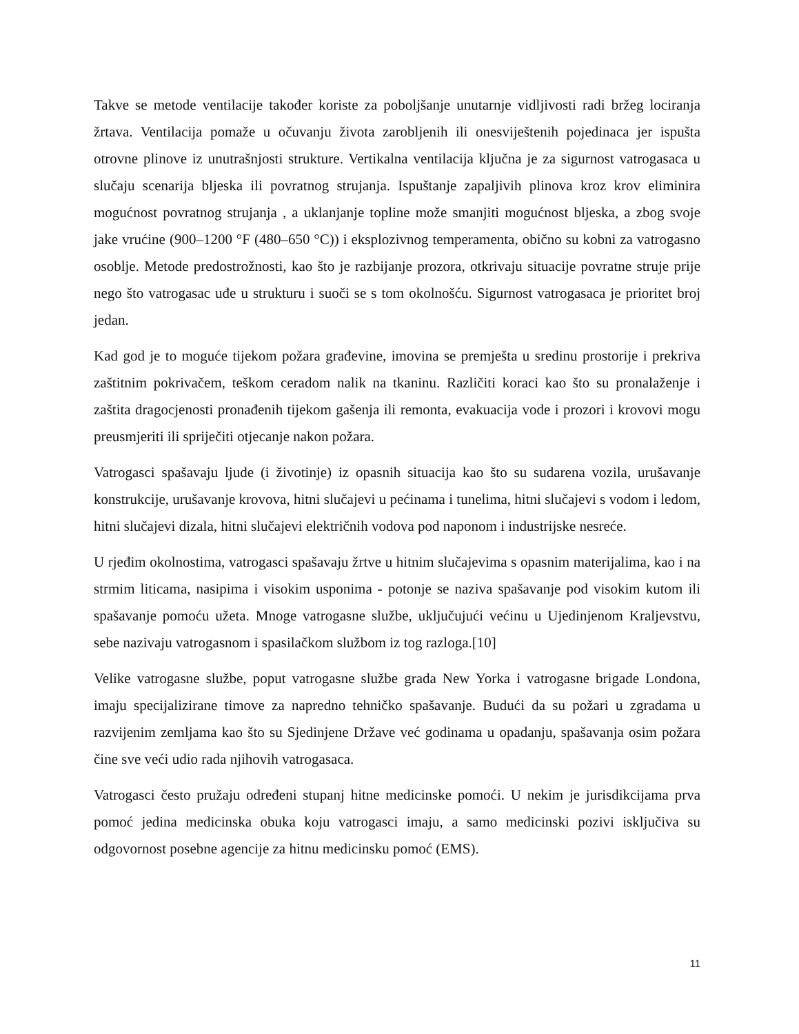Takve se metode ventilacije također koriste za poboljšanje unutarnje vidljivosti radi bržeg lociranja žrtava. Ventilacija pomaže u očuvanju života zarobljenih ili onesviještenih pojedinaca jer ispušta otrovne plinove iz unutrašnjosti strukture. Vertikalna ventilacija ključna je za sigurnost vatrogasaca u slučaju scenarija bljeska ili povratnog strujanja. Ispuštanje zapaljivih plinova kroz krov eliminira mogućnost povratnog strujanja , a uklanjanje topline može smanjiti mogućnost bljeska, a zbog svoje jake vrućine (900–1200 °F (480–650 °C)) i eksplozivnog temperamenta, obično su kobni za vatrogasno osoblje. Metode predostrožnosti, kao što je razbijanje prozora, otkrivaju situacije povratne struje prije nego što vatrogasac uđe u strukturu i suoči se s tom okolnošću. Sigurnost vatrogasaca je prioritet broj jedan.
Kad god je to moguće tijekom požara građevine, imovina se premješta u sredinu prostorije i prekriva zaštitnim pokrivačem, teškom ceradom nalik na tkaninu. Različiti koraci kao što su pronalaženje i zaštita dragocjenosti pronađenih tijekom gašenja ili remonta, evakuacija vode i prozori i krovovi mogu preusmjeriti ili spriječiti otjecanje nakon požara.
Vatrogasci spašavaju ljude (i životinje) iz opasnih situacija kao što su sudarena vozila, urušavanje konstrukcije, urušavanje krovova, hitni slučajevi u pećinama i tunelima, hitni slučajevi s vodom i ledom, hitni slučajevi dizala, hitni slučajevi električnih vodova pod naponom i industrijske nesreće.
U rjeđim okolnostima, vatrogasci spašavaju žrtve u hitnim slučajevima s opasnim materijalima, kao i na strmim liticama, nasipima i visokim usponima - potonje se naziva spašavanje pod visokim kutom ili spašavanje pomoću užeta. Mnoge vatrogasne službe, uključujući većinu u Ujedinjenom Kraljevstvu, sebe nazivaju vatrogasnom i spasilačkom službom iz tog razloga.[10]
Velike vatrogasne službe, poput vatrogasne službe grada New Yorka i vatrogasne brigade Londona, imaju specijalizirane timove za napredno tehničko spašavanje. Budući da su požari u zgradama u razvijenim zemljama kao što su Sjedinjene Države već godinama u opadanju, spašavanja osim požara čine sve veći udio rada njihovih vatrogasaca.
Vatrogasci često pružaju određeni stupanj hitne medicinske pomoći. U nekim je jurisdikcijama prva pomoć jedina medicinska obuka koju vatrogasci imaju, a samo medicinski pozivi isključiva su odgovornost posebne agencije za hitnu medicinsku pomoć (EMS).
11